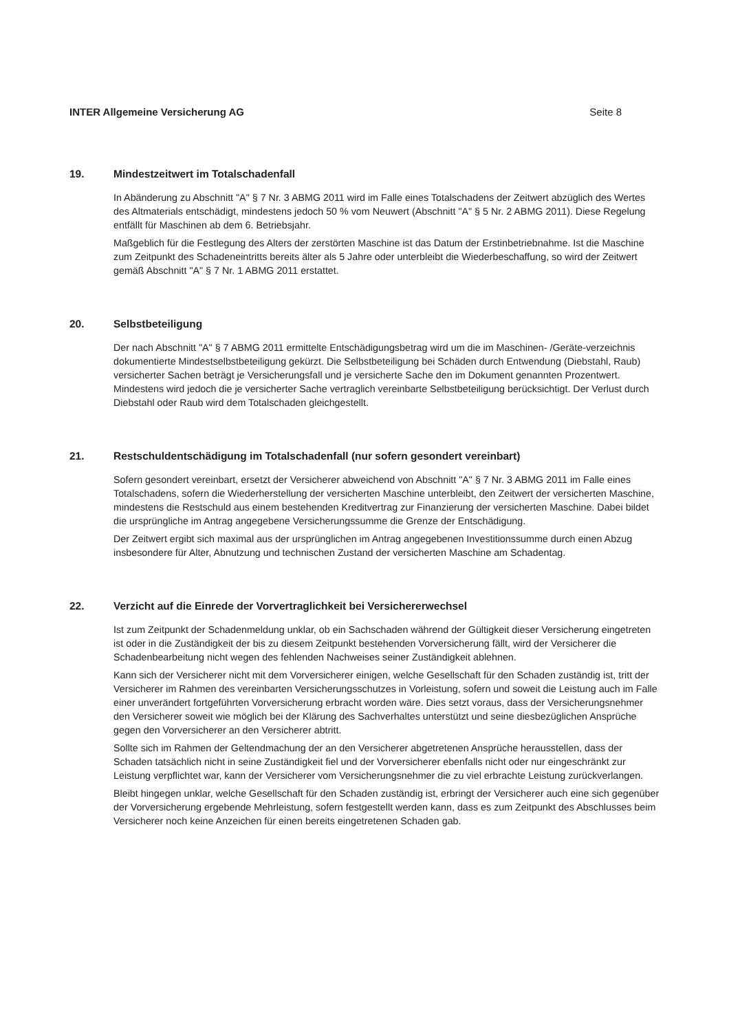INTER Allgemeine Versicherung AG Seite 8
19. Mindestzeitwert im Totalschadenfall
In Abänderung zu Abschnitt "A" § 7 Nr. 3 ABMG 2011 wird im Falle eines Totalschadens der Zeitwert abzüglich des Wertes des Altmaterials entschädigt, mindestens jedoch 50 % vom Neuwert (Abschnitt "A" § 5 Nr. 2 ABMG 2011). Diese Regelung entfällt für Maschinen ab dem 6. Betriebsjahr.
Maßgeblich für die Festlegung des Alters der zerstörten Maschine ist das Datum der Erstinbetriebnahme. Ist die Maschine zum Zeitpunkt des Schadeneintritts bereits älter als 5 Jahre oder unterbleibt die Wiederbeschaffung, so wird der Zeitwert gemäß Abschnitt "A" § 7 Nr. 1 ABMG 2011 erstattet.
20. Selbstbeteiligung
Der nach Abschnitt "A" § 7 ABMG 2011 ermittelte Entschädigungsbetrag wird um die im Maschinen- /Geräte-verzeichnis dokumentierte Mindestselbstbeteiligung gekürzt. Die Selbstbeteiligung bei Schäden durch Entwendung (Diebstahl, Raub) versicherter Sachen beträgt je Versicherungsfall und je versicherte Sache den im Dokument genannten Prozentwert. Mindestens wird jedoch die je versicherter Sache vertraglich vereinbarte Selbstbeteiligung berücksichtigt. Der Verlust durch Diebstahl oder Raub wird dem Totalschaden gleichgestellt.
21. Restschuldentschädigung im Totalschadenfall (nur sofern gesondert vereinbart)
Sofern gesondert vereinbart, ersetzt der Versicherer abweichend von Abschnitt "A" § 7 Nr. 3 ABMG 2011 im Falle eines Totalschadens, sofern die Wiederherstellung der versicherten Maschine unterbleibt, den Zeitwert der versicherten Maschine, mindestens die Restschuld aus einem bestehenden Kreditvertrag zur Finanzierung der versicherten Maschine. Dabei bildet die ursprüngliche im Antrag angegebene Versicherungssumme die Grenze der Entschädigung.
Der Zeitwert ergibt sich maximal aus der ursprünglichen im Antrag angegebenen Investitionssumme durch einen Abzug insbesondere für Alter, Abnutzung und technischen Zustand der versicherten Maschine am Schadentag.
22. Verzicht auf die Einrede der Vorvertraglichkeit bei Versichererwechsel
Ist zum Zeitpunkt der Schadenmeldung unklar, ob ein Sachschaden während der Gültigkeit dieser Versicherung eingetreten ist oder in die Zuständigkeit der bis zu diesem Zeitpunkt bestehenden Vorversicherung fällt, wird der Versicherer die Schadenbearbeitung nicht wegen des fehlenden Nachweises seiner Zuständigkeit ablehnen.
Kann sich der Versicherer nicht mit dem Vorversicherer einigen, welche Gesellschaft für den Schaden zuständig ist, tritt der Versicherer im Rahmen des vereinbarten Versicherungsschutzes in Vorleistung, sofern und soweit die Leistung auch im Falle einer unverändert fortgeführten Vorversicherung erbracht worden wäre. Dies setzt voraus, dass der Versicherungsnehmer den Versicherer soweit wie möglich bei der Klärung des Sachverhaltes unterstützt und seine diesbezüglichen Ansprüche gegen den Vorversicherer an den Versicherer abtritt.
Sollte sich im Rahmen der Geltendmachung der an den Versicherer abgetretenen Ansprüche herausstellen, dass der Schaden tatsächlich nicht in seine Zuständigkeit fiel und der Vorversicherer ebenfalls nicht oder nur eingeschränkt zur Leistung verpflichtet war, kann der Versicherer vom Versicherungsnehmer die zu viel erbrachte Leistung zurückverlangen.
Bleibt hingegen unklar, welche Gesellschaft für den Schaden zuständig ist, erbringt der Versicherer auch eine sich gegenüber der Vorversicherung ergebende Mehrleistung, sofern festgestellt werden kann, dass es zum Zeitpunkt des Abschlusses beim Versicherer noch keine Anzeichen für einen bereits eingetretenen Schaden gab.